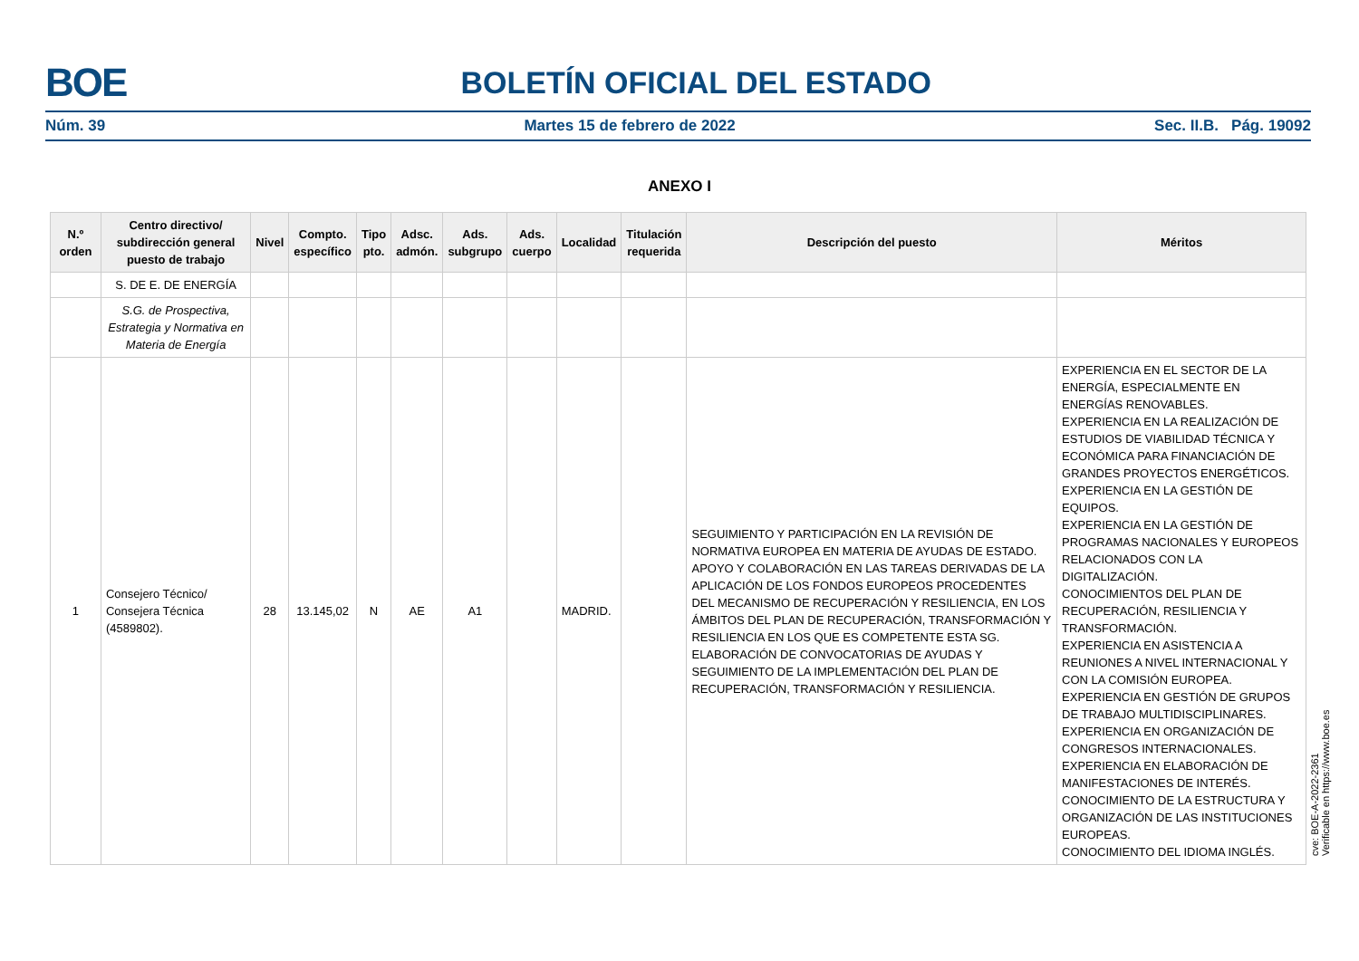BOE BOLETÍN OFICIAL DEL ESTADO
Núm. 39 Martes 15 de febrero de 2022 Sec. II.B. Pág. 19092
ANEXO I
| N.º orden | Centro directivo/ subdirección general puesto de trabajo | Nivel | Compto. específico | Tipo pto. | Adsc. admón. | Ads. subgrupo | Ads. cuerpo | Localidad | Titulación requerida | Descripción del puesto | Méritos |
| --- | --- | --- | --- | --- | --- | --- | --- | --- | --- | --- | --- |
| | S. DE E. DE ENERGÍA | | | | | | | | | | |
| | S.G. de Prospectiva, Estrategia y Normativa en Materia de Energía | | | | | | | | | | |
| 1 | Consejero Técnico/ Consejera Técnica (4589802). | 28 | 13.145,02 | N | AE | A1 | | MADRID. | | SEGUIMIENTO Y PARTICIPACIÓN EN LA REVISIÓN DE NORMATIVA EUROPEA EN MATERIA DE AYUDAS DE ESTADO. APOYO Y COLABORACIÓN EN LAS TAREAS DERIVADAS DE LA APLICACIÓN DE LOS FONDOS EUROPEOS PROCEDENTES DEL MECANISMO DE RECUPERACIÓN Y RESILIENCIA, EN LOS ÁMBITOS DEL PLAN DE RECUPERACIÓN, TRANSFORMACIÓN Y RESILIENCIA EN LOS QUE ES COMPETENTE ESTA SG. ELABORACIÓN DE CONVOCATORIAS DE AYUDAS Y SEGUIMIENTO DE LA IMPLEMENTACIÓN DEL PLAN DE RECUPERACIÓN, TRANSFORMACIÓN Y RESILIENCIA. | EXPERIENCIA EN EL SECTOR DE LA ENERGÍA, ESPECIALMENTE EN ENERGÍAS RENOVABLES. EXPERIENCIA EN LA REALIZACIÓN DE ESTUDIOS DE VIABILIDAD TÉCNICA Y ECONÓMICA PARA FINANCIACIÓN DE GRANDES PROYECTOS ENERGÉTICOS. EXPERIENCIA EN LA GESTIÓN DE EQUIPOS. EXPERIENCIA EN LA GESTIÓN DE PROGRAMAS NACIONALES Y EUROPEOS RELACIONADOS CON LA DIGITALIZACIÓN. CONOCIMIENTOS DEL PLAN DE RECUPERACIÓN, RESILIENCIA Y TRANSFORMACIÓN. EXPERIENCIA EN ASISTENCIA A REUNIONES A NIVEL INTERNACIONAL Y CON LA COMISIÓN EUROPEA. EXPERIENCIA EN GESTIÓN DE GRUPOS DE TRABAJO MULTIDISCIPLINARES. EXPERIENCIA EN ORGANIZACIÓN DE CONGRESOS INTERNACIONALES. EXPERIENCIA EN ELABORACIÓN DE MANIFESTACIONES DE INTERÉS. CONOCIMIENTO DE LA ESTRUCTURA Y ORGANIZACIÓN DE LAS INSTITUCIONES EUROPEAS. CONOCIMIENTO DEL IDIOMA INGLÉS. |
cve: BOE-A-2022-2361
Verificable en https://www.boe.es